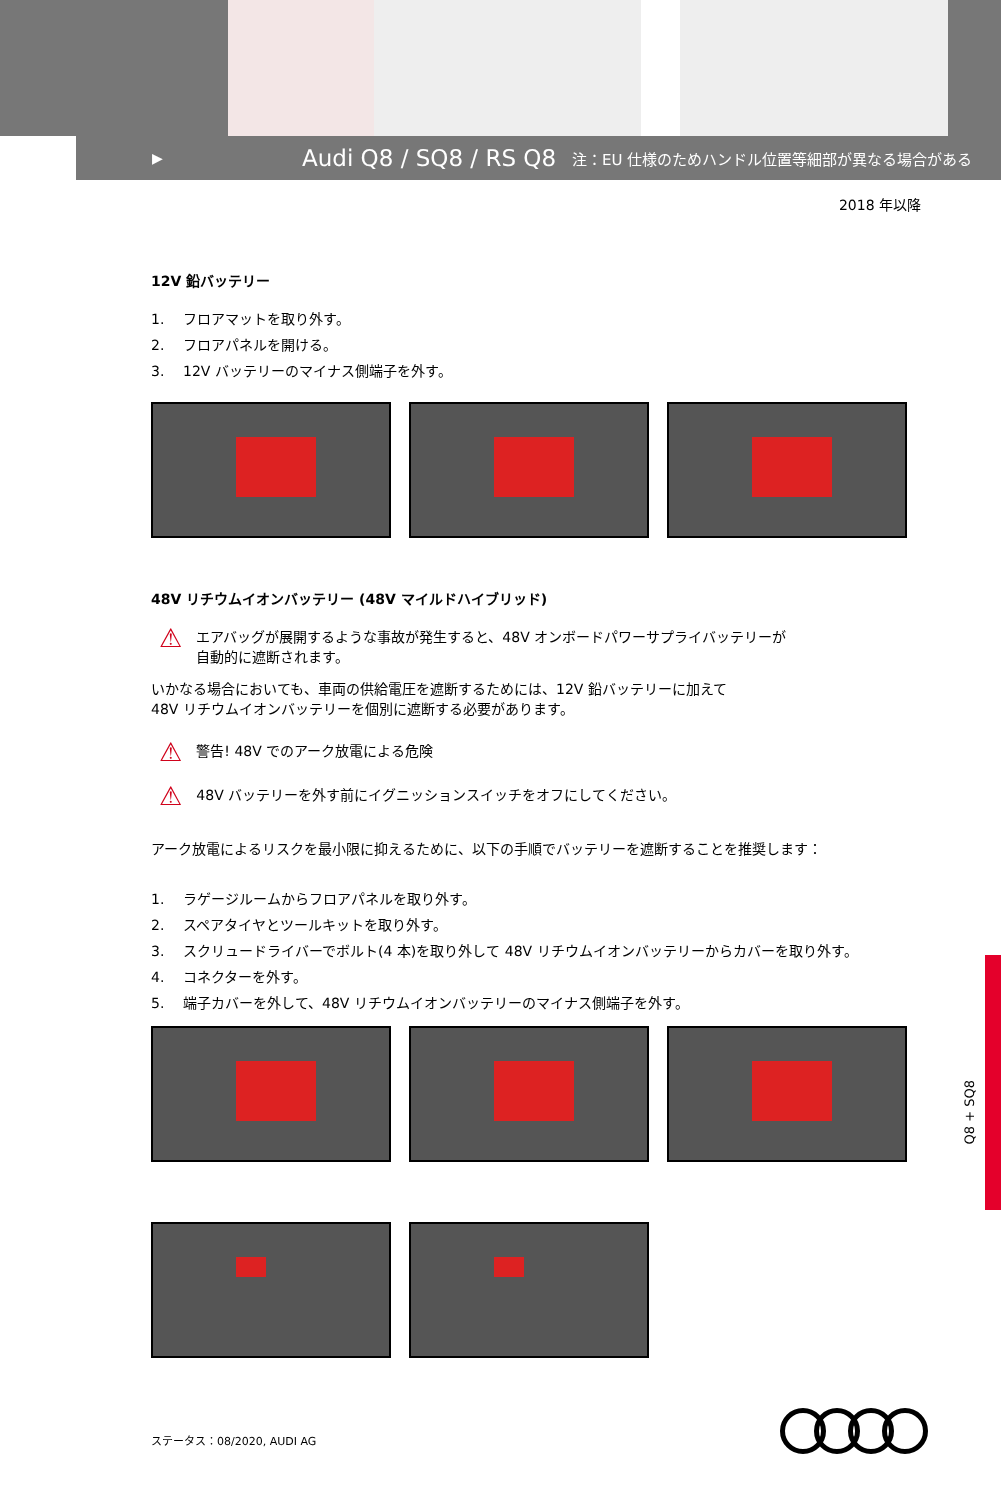▶
Audi Q8 / SQ8 / RS Q8 注：EU 仕様のためハンドル位置等細部が異なる場合がある
2018 年以降
12V 鉛バッテリー
1. フロアマットを取り外す。
2. フロアパネルを開ける。
3. 12V バッテリーのマイナス側端子を外す。
48V リチウムイオンバッテリー (48V マイルドハイブリッド)
⚠
エアバッグが展開するような事故が発生すると、48V オンボードパワーサプライバッテリーが
自動的に遮断されます。
いかなる場合においても、車両の供給電圧を遮断するためには、12V 鉛バッテリーに加えて
48V リチウムイオンバッテリーを個別に遮断する必要があります。
⚠
警告! 48V でのアーク放電による危険
⚠
48V バッテリーを外す前にイグニッションスイッチをオフにしてください。
アーク放電によるリスクを最小限に抑えるために、以下の手順でバッテリーを遮断することを推奨します：
1. ラゲージルームからフロアパネルを取り外す。
2. スペアタイヤとツールキットを取り外す。
3. スクリュードライバーでボルト(4 本)を取り外して 48V リチウムイオンバッテリーからカバーを取り外す。
4. コネクターを外す。
5. 端子カバーを外して、48V リチウムイオンバッテリーのマイナス側端子を外す。
Q8 + SQ8
ステータス：08/2020, AUDI AG